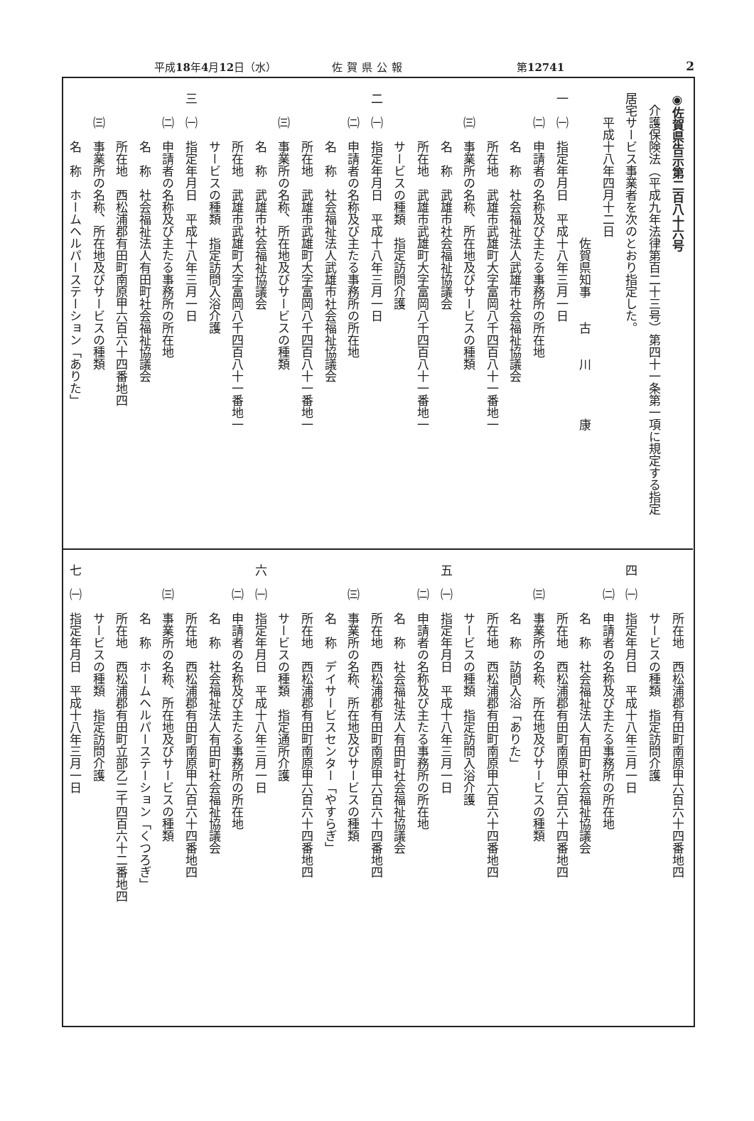平成18年4月12日（水） 佐賀県公報 第12741 2
◉佐賀県告示第二百八十六号
　介護保険法（平成九年法律第百二十三号）第四十一条第一項に規定する指定
居宅サービス事業者を次のとおり指定した。
　　平成十八年四月十二日
　　　　　　　　　　　　佐賀県知事　　古　　川　　　　康
一　㈠　指定年月日　平成十八年三月一日
　　㈡　申請者の名称及び主たる事務所の所在地
　　　　名　称　社会福祉法人武雄市社会福祉協議会
　　　　所在地　武雄市武雄町大字富岡八千四百八十一番地一
　　㈢　事業所の名称、所在地及びサービスの種類
　　　　名　称　武雄市社会福祉協議会
　　　　所在地　武雄市武雄町大字富岡八千四百八十一番地一
　　　　サービスの種類　指定訪問介護
二　㈠　指定年月日　平成十八年三月一日
　　㈡　申請者の名称及び主たる事務所の所在地
　　　　名　称　社会福祉法人武雄市社会福祉協議会
　　　　所在地　武雄市武雄町大字富岡八千四百八十一番地一
　　㈢　事業所の名称、所在地及びサービスの種類
　　　　名　称　武雄市社会福祉協議会
　　　　所在地　武雄市武雄町大字富岡八千四百八十一番地一
　　　　サービスの種類　指定訪問入浴介護
三　㈠　指定年月日　平成十八年三月一日
　　㈡　申請者の名称及び主たる事務所の所在地
　　　　名　称　社会福祉法人有田町社会福祉協議会
　　　　所在地　西松浦郡有田町南原甲六百六十四番地四
　　㈢　事業所の名称、所在地及びサービスの種類
　　　　名　称　ホームヘルパーステーション「ありた」
　　　　所在地　西松浦郡有田町南原甲六百六十四番地四
　　　　サービスの種類　指定訪問介護
四　㈠　指定年月日　平成十八年三月一日
　　㈡　申請者の名称及び主たる事務所の所在地
　　　　名　称　社会福祉法人有田町社会福祉協議会
　　　　所在地　西松浦郡有田町南原甲六百六十四番地四
　　㈢　事業所の名称、所在地及びサービスの種類
　　　　名　称　訪問入浴「ありた」
　　　　所在地　西松浦郡有田町南原甲六百六十四番地四
　　　　サービスの種類　指定訪問入浴介護
五　㈠　指定年月日　平成十八年三月一日
　　㈡　申請者の名称及び主たる事務所の所在地
　　　　名　称　社会福祉法人有田町社会福祉協議会
　　　　所在地　西松浦郡有田町南原甲六百六十四番地四
　　㈢　事業所の名称、所在地及びサービスの種類
　　　　名　称　デイサービスセンター「やすらぎ」
　　　　所在地　西松浦郡有田町南原甲六百六十四番地四
　　　　サービスの種類　指定通所介護
六　㈠　指定年月日　平成十八年三月一日
　　㈡　申請者の名称及び主たる事務所の所在地
　　　　名　称　社会福祉法人有田町社会福祉協議会
　　　　所在地　西松浦郡有田町南原甲六百六十四番地四
　　㈢　事業所の名称、所在地及びサービスの種類
　　　　名　称　ホームヘルパーステーション「くつろぎ」
　　　　所在地　西松浦郡有田町立部乙二千四百六十二番地四
　　　　サービスの種類　指定訪問介護
七　㈠　指定年月日　平成十八年三月一日